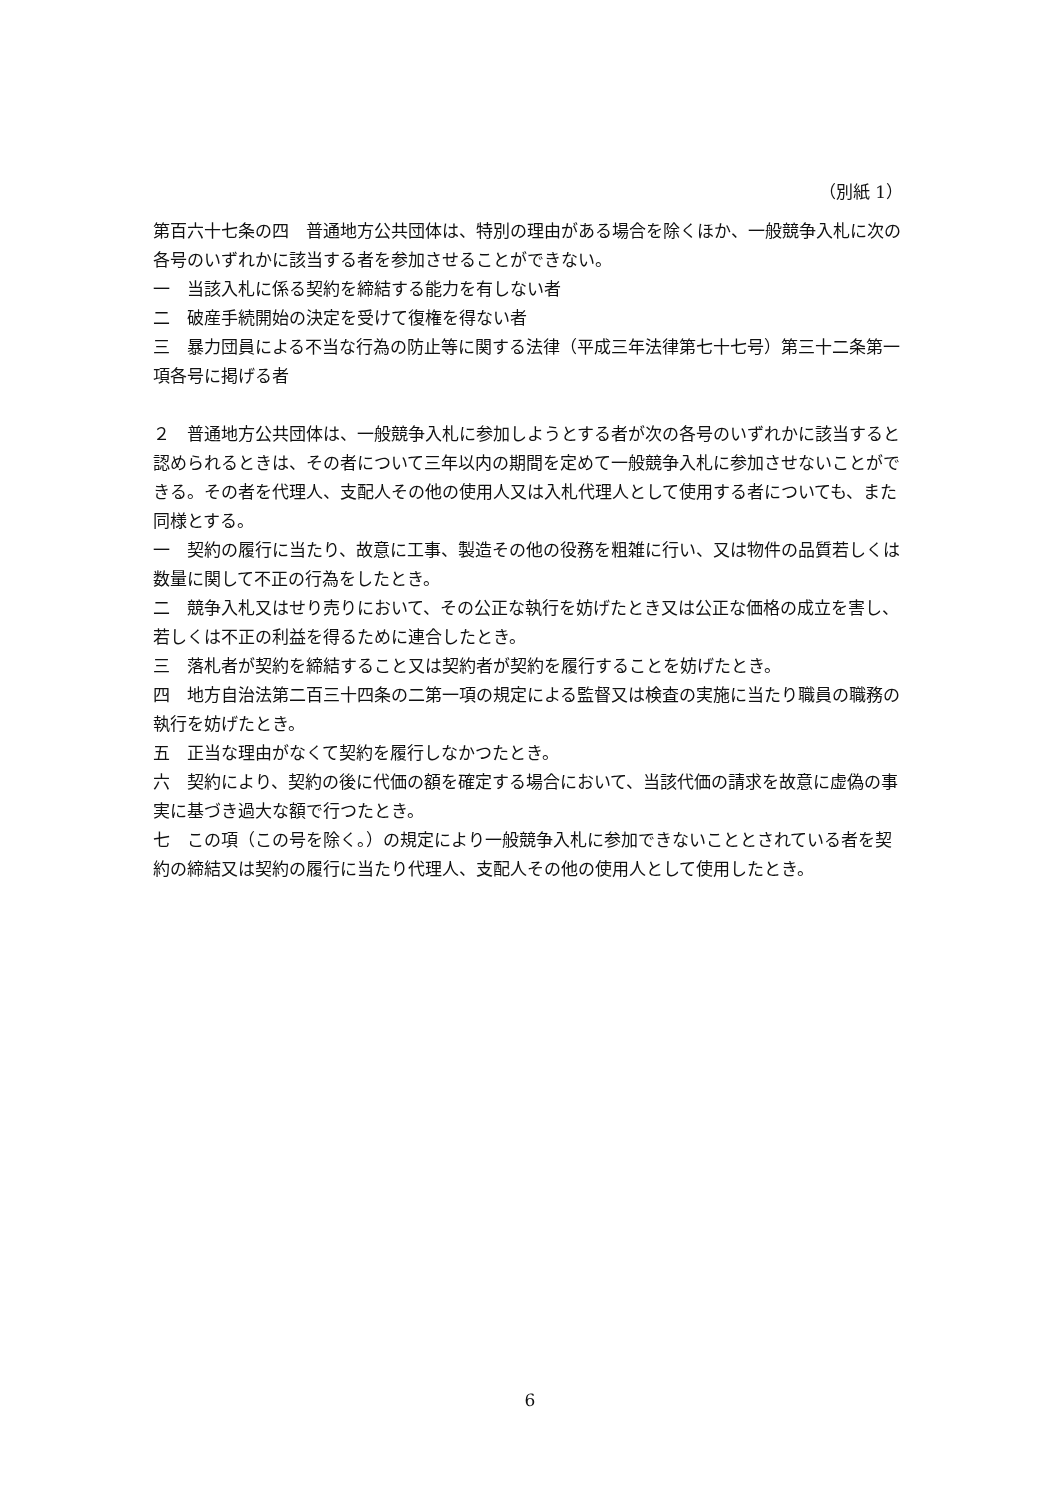（別紙 1）
第百六十七条の四　普通地方公共団体は、特別の理由がある場合を除くほか、一般競争入札に次の各号のいずれかに該当する者を参加させることができない。
一　当該入札に係る契約を締結する能力を有しない者
二　破産手続開始の決定を受けて復権を得ない者
三　暴力団員による不当な行為の防止等に関する法律（平成三年法律第七十七号）第三十二条第一項各号に掲げる者
２　普通地方公共団体は、一般競争入札に参加しようとする者が次の各号のいずれかに該当すると認められるときは、その者について三年以内の期間を定めて一般競争入札に参加させないことができる。その者を代理人、支配人その他の使用人又は入札代理人として使用する者についても、また同様とする。
一　契約の履行に当たり、故意に工事、製造その他の役務を粗雑に行い、又は物件の品質若しくは数量に関して不正の行為をしたとき。
二　競争入札又はせり売りにおいて、その公正な執行を妨げたとき又は公正な価格の成立を害し、若しくは不正の利益を得るために連合したとき。
三　落札者が契約を締結すること又は契約者が契約を履行することを妨げたとき。
四　地方自治法第二百三十四条の二第一項の規定による監督又は検査の実施に当たり職員の職務の執行を妨げたとき。
五　正当な理由がなくて契約を履行しなかつたとき。
六　契約により、契約の後に代価の額を確定する場合において、当該代価の請求を故意に虚偽の事実に基づき過大な額で行つたとき。
七　この項（この号を除く。）の規定により一般競争入札に参加できないこととされている者を契約の締結又は契約の履行に当たり代理人、支配人その他の使用人として使用したとき。
6